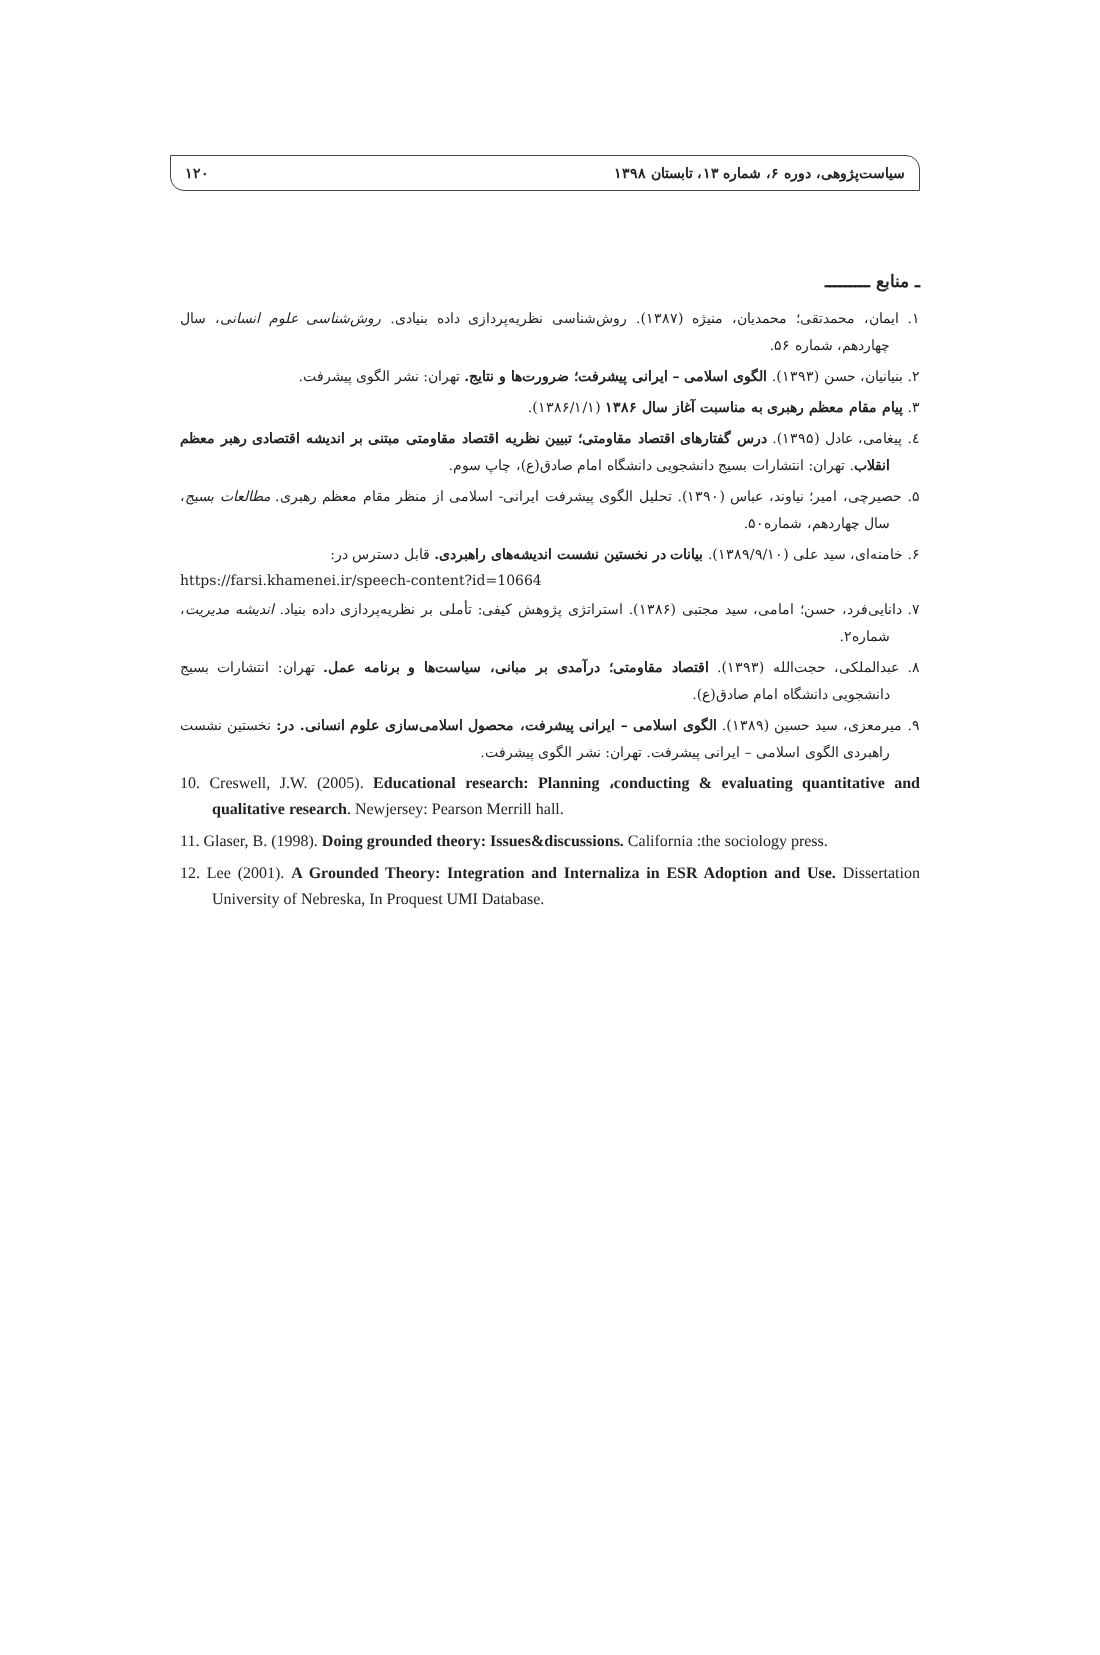سیاست‌پژوهی، دوره ۶، شماره ۱۳، تابستان ۱۳۹۸ ۱۲۰
ـ منابع ـــــــــ
۱. ایمان، محمدتقی؛ محمدیان، منیژه (۱۳۸۷). روش‌شناسی نظریه‌پردازی داده بنیادی. روش‌شناسی علوم انسانی، سال چهاردهم، شماره ۵۶.
۲. بنیانیان، حسن (۱۳۹۳). الگوی اسلامی – ایرانی پیشرفت؛ ضرورت‌ها و نتایج. تهران: نشر الگوی پیشرفت.
۳. پیام مقام معظم رهبری به مناسبت آغاز سال ۱۳۸۶ (۱۳۸۶/۱/۱).
٤. پیغامی، عادل (۱۳۹۵). درس گفتارهای اقتصاد مقاومتی؛ تبیین نظریه اقتصاد مقاومتی مبتنی بر اندیشه اقتصادی رهبر معظم انقلاب. تهران: انتشارات بسیج دانشجویی دانشگاه امام صادق(ع)، چاپ سوم.
۵. حصیرچی، امیر؛ نیاوند، عباس (۱۳۹۰). تحلیل الگوی پیشرفت ایرانی- اسلامی از منظر مقام معظم رهبری. مطالعات بسیج، سال چهاردهم، شماره۵۰.
۶. خامنه‌ای، سید علی (۱۳۸۹/۹/۱۰). بیانات در نخستین نشست اندیشه‌های راهبردی. قابل دسترس در:
https://farsi.khamenei.ir/speech-content?id=10664
۷. دانایی‌فرد، حسن؛ امامی، سید مجتبی (۱۳۸۶). استراتژی پژوهش کیفی: تأملی بر نظریه‌پردازی داده بنیاد. اندیشه مدیریت، شماره۲.
۸. عبدالملکی، حجت‌الله (۱۳۹۳). اقتصاد مقاومتی؛ درآمدی بر مبانی، سیاست‌ها و برنامه عمل. تهران: انتشارات بسیج دانشجویی دانشگاه امام صادق(ع).
۹. میرمعزی، سید حسین (۱۳۸۹). الگوی اسلامی – ایرانی پیشرفت، محصول اسلامی‌سازی علوم انسانی. در: نخستین نشست راهبردی الگوی اسلامی – ایرانی پیشرفت. تهران: نشر الگوی پیشرفت.
10. Creswell, J.W. (2005). Educational research: Planning ،conducting & evaluating quantitative and qualitative research. Newjersey: Pearson Merrill hall.
11. Glaser, B. (1998). Doing grounded theory: Issues&discussions. California :the sociology press.
12. Lee (2001). A Grounded Theory: Integration and Internaliza in ESR Adoption and Use. Dissertation University of Nebreska, In Proquest UMI Database.